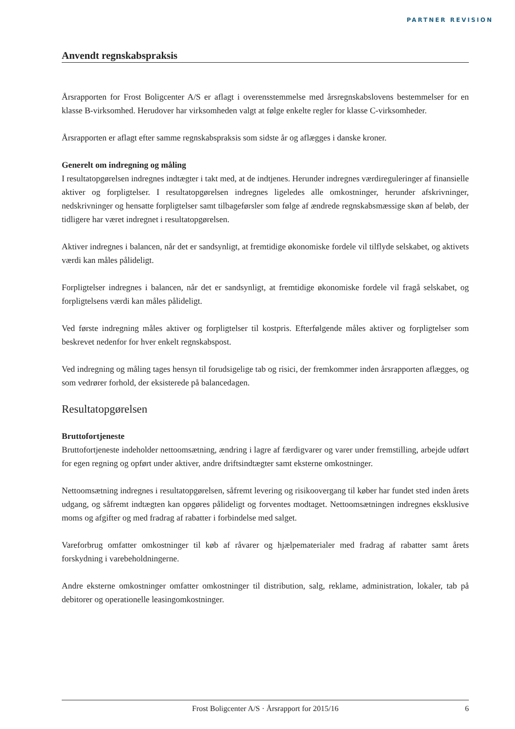PARTNER REVISION
Anvendt regnskabspraksis
Årsrapporten for Frost Boligcenter A/S er aflagt i overensstemmelse med årsregnskabslovens bestemmelser for en klasse B-virksomhed. Herudover har virksomheden valgt at følge enkelte regler for klasse C-virksomheder.
Årsrapporten er aflagt efter samme regnskabspraksis som sidste år og aflægges i danske kroner.
Generelt om indregning og måling
I resultatopgørelsen indregnes indtægter i takt med, at de indtjenes. Herunder indregnes værdireguleringer af finansielle aktiver og forpligtelser. I resultatopgørelsen indregnes ligeledes alle omkostninger, herunder afskrivninger, nedskrivninger og hensatte forpligtelser samt tilbageførsler som følge af ændrede regnskabsmæssige skøn af beløb, der tidligere har været indregnet i resultatopgørelsen.
Aktiver indregnes i balancen, når det er sandsynligt, at fremtidige økonomiske fordele vil tilflyde selskabet, og aktivets værdi kan måles pålideligt.
Forpligtelser indregnes i balancen, når det er sandsynligt, at fremtidige økonomiske fordele vil fragå selskabet, og forpligtelsens værdi kan måles pålideligt.
Ved første indregning måles aktiver og forpligtelser til kostpris. Efterfølgende måles aktiver og forpligtelser som beskrevet nedenfor for hver enkelt regnskabspost.
Ved indregning og måling tages hensyn til forudsigelige tab og risici, der fremkommer inden årsrapporten aflægges, og som vedrører forhold, der eksisterede på balancedagen.
Resultatopgørelsen
Bruttofortjeneste
Bruttofortjeneste indeholder nettoomsætning, ændring i lagre af færdigvarer og varer under fremstilling, arbejde udført for egen regning og opført under aktiver, andre driftsindtægter samt eksterne omkostninger.
Nettoomsætning indregnes i resultatopgørelsen, såfremt levering og risikoovergang til køber har fundet sted inden årets udgang, og såfremt indtægten kan opgøres pålideligt og forventes modtaget. Nettoomsætningen indregnes eksklusive moms og afgifter og med fradrag af rabatter i forbindelse med salget.
Vareforbrug omfatter omkostninger til køb af råvarer og hjælpematerialer med fradrag af rabatter samt årets forskydning i varebeholdningerne.
Andre eksterne omkostninger omfatter omkostninger til distribution, salg, reklame, administration, lokaler, tab på debitorer og operationelle leasingomkostninger.
Frost Boligcenter A/S · Årsrapport for 2015/16 6